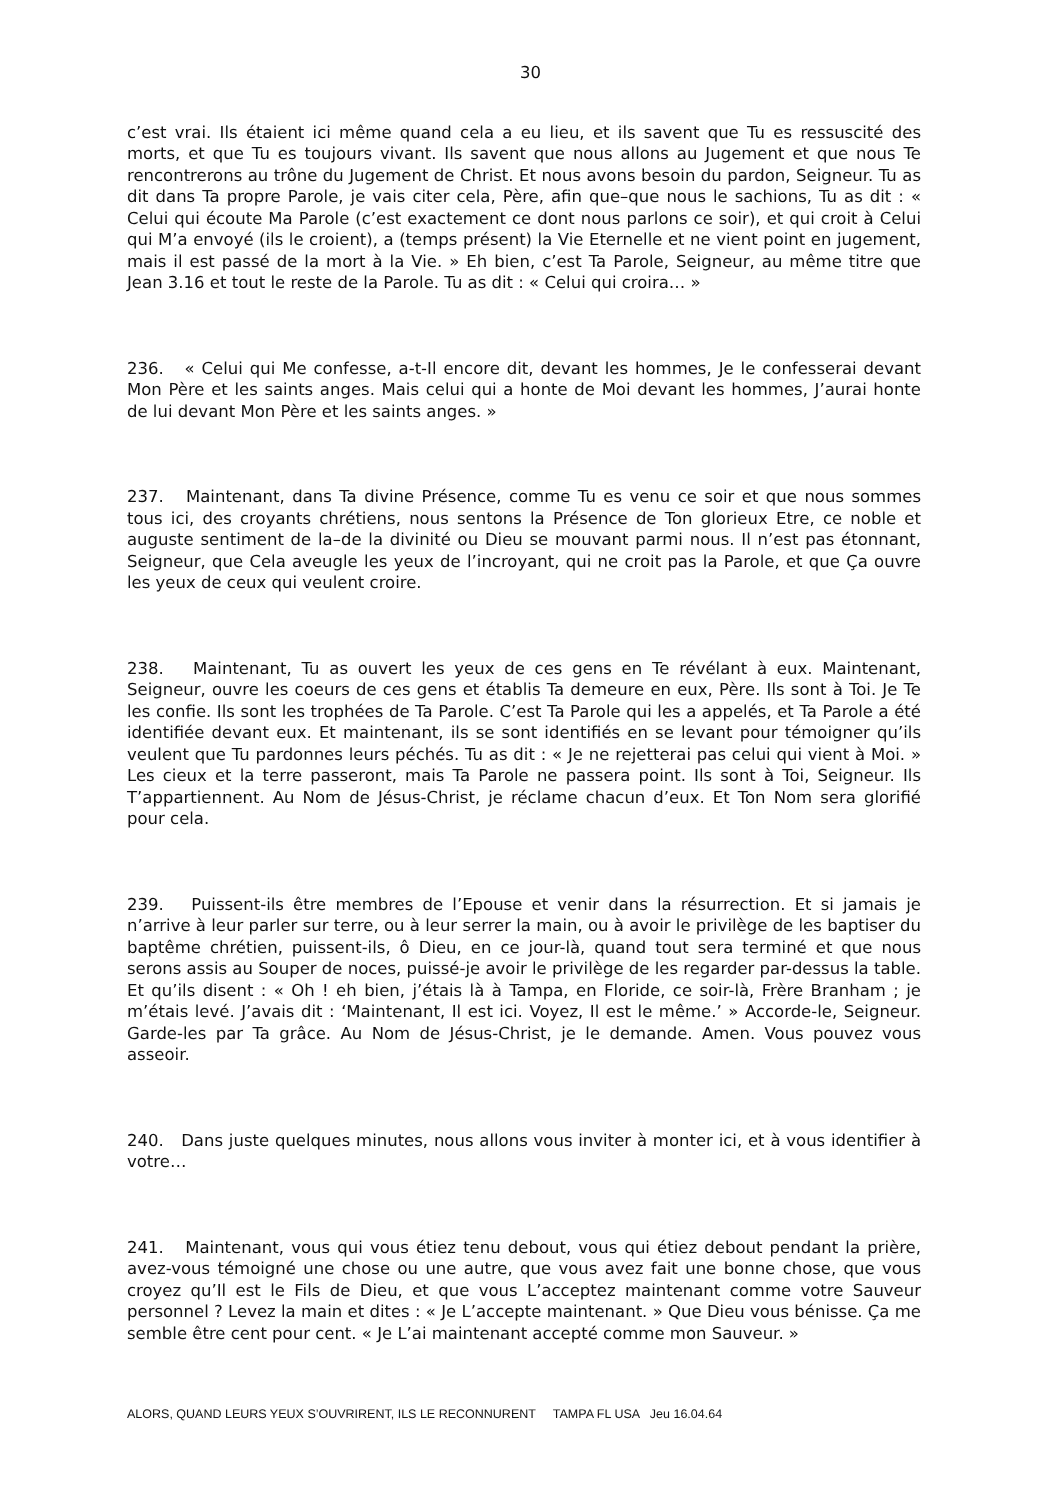30
c’est vrai. Ils étaient ici même quand cela a eu lieu, et ils savent que Tu es ressuscité des morts, et que Tu es toujours vivant. Ils savent que nous allons au Jugement et que nous Te rencontrerons au trône du Jugement de Christ. Et nous avons besoin du pardon, Seigneur. Tu as dit dans Ta propre Parole, je vais citer cela, Père, afin que–que nous le sachions, Tu as dit : « Celui qui écoute Ma Parole (c’est exactement ce dont nous parlons ce soir), et qui croit à Celui qui M’a envoyé (ils le croient), a (temps présent) la Vie Eternelle et ne vient point en jugement, mais il est passé de la mort à la Vie. » Eh bien, c’est Ta Parole, Seigneur, au même titre que Jean 3.16 et tout le reste de la Parole. Tu as dit : « Celui qui croira… »
236. « Celui qui Me confesse, a-t-Il encore dit, devant les hommes, Je le confesserai devant Mon Père et les saints anges. Mais celui qui a honte de Moi devant les hommes, J’aurai honte de lui devant Mon Père et les saints anges. »
237. Maintenant, dans Ta divine Présence, comme Tu es venu ce soir et que nous sommes tous ici, des croyants chrétiens, nous sentons la Présence de Ton glorieux Etre, ce noble et auguste sentiment de la–de la divinité ou Dieu se mouvant parmi nous. Il n’est pas étonnant, Seigneur, que Cela aveugle les yeux de l’incroyant, qui ne croit pas la Parole, et que Ça ouvre les yeux de ceux qui veulent croire.
238. Maintenant, Tu as ouvert les yeux de ces gens en Te révélant à eux. Maintenant, Seigneur, ouvre les coeurs de ces gens et établis Ta demeure en eux, Père. Ils sont à Toi. Je Te les confie. Ils sont les trophées de Ta Parole. C’est Ta Parole qui les a appelés, et Ta Parole a été identifiée devant eux. Et maintenant, ils se sont identifiés en se levant pour témoigner qu’ils veulent que Tu pardonnes leurs péchés. Tu as dit : « Je ne rejetterai pas celui qui vient à Moi. » Les cieux et la terre passeront, mais Ta Parole ne passera point. Ils sont à Toi, Seigneur. Ils T’appartiennent. Au Nom de Jésus-Christ, je réclame chacun d’eux. Et Ton Nom sera glorifié pour cela.
239. Puissent-ils être membres de l’Epouse et venir dans la résurrection. Et si jamais je n’arrive à leur parler sur terre, ou à leur serrer la main, ou à avoir le privilège de les baptiser du baptême chrétien, puissent-ils, ô Dieu, en ce jour-là, quand tout sera terminé et que nous serons assis au Souper de noces, puissé-je avoir le privilège de les regarder par-dessus la table. Et qu’ils disent : « Oh ! eh bien, j’étais là à Tampa, en Floride, ce soir-là, Frère Branham ; je m’étais levé. J’avais dit : ‘Maintenant, Il est ici. Voyez, Il est le même.’ » Accorde-le, Seigneur. Garde-les par Ta grâce. Au Nom de Jésus-Christ, je le demande. Amen. Vous pouvez vous asseoir.
240. Dans juste quelques minutes, nous allons vous inviter à monter ici, et à vous identifier à votre…
241. Maintenant, vous qui vous étiez tenu debout, vous qui étiez debout pendant la prière, avez-vous témoigné une chose ou une autre, que vous avez fait une bonne chose, que vous croyez qu’Il est le Fils de Dieu, et que vous L’acceptez maintenant comme votre Sauveur personnel ? Levez la main et dites : « Je L’accepte maintenant. » Que Dieu vous bénisse. Ça me semble être cent pour cent. « Je L’ai maintenant accepté comme mon Sauveur. »
ALORS, QUAND LEURS YEUX S’OUVRIRENT, ILS LE RECONNURENT TAMPA FL USA Jeu 16.04.64